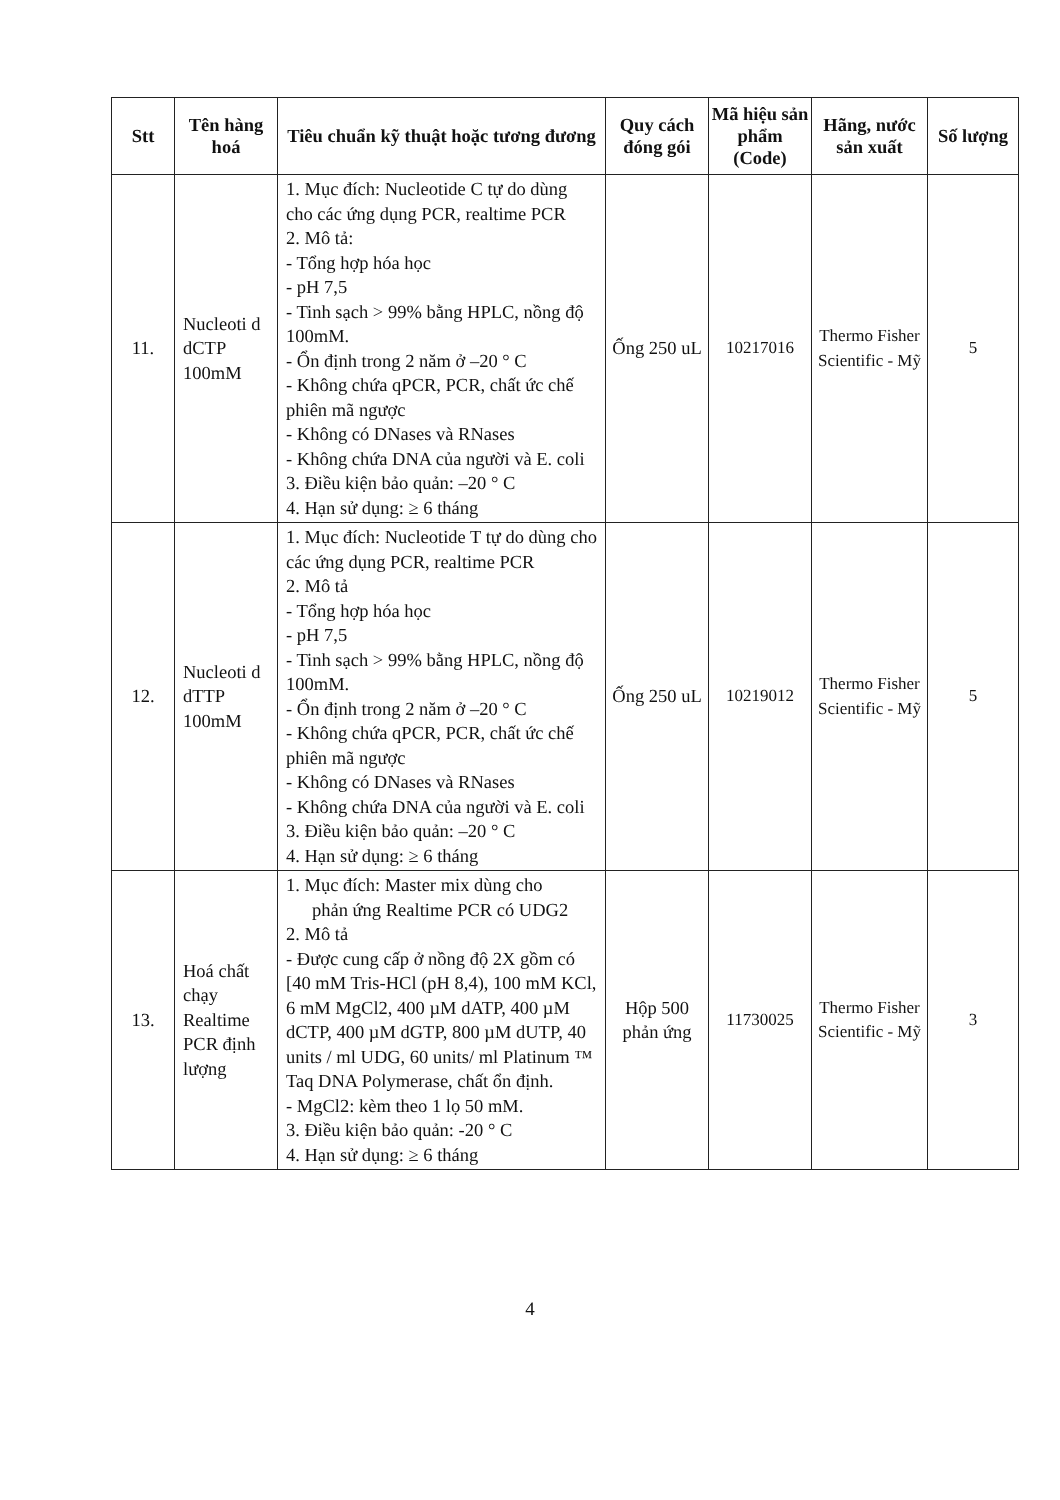| Stt | Tên hàng hoá | Tiêu chuẩn kỹ thuật hoặc tương đương | Quy cách đóng gói | Mã hiệu sản phẩm (Code) | Hãng, nước sản xuất | Số lượng |
| --- | --- | --- | --- | --- | --- | --- |
| 11. | Nucleoti d dCTP 100mM | 1. Mục đích: Nucleotide C tự do dùng cho các ứng dụng PCR, realtime PCR 2. Mô tả: - Tổng hợp hóa học - pH 7,5 - Tinh sạch > 99% bằng HPLC, nồng độ 100mM. - Ổn định trong 2 năm ở –20 ° C - Không chứa qPCR, PCR, chất ức chế phiên mã ngược - Không có DNases và RNases - Không chứa DNA của người và E. coli 3. Điều kiện bảo quản: –20 ° C 4. Hạn sử dụng: ≥ 6 tháng | Ống 250 uL | 10217016 | Thermo Fisher Scientific - Mỹ | 5 |
| 12. | Nucleoti d dTTP 100mM | 1. Mục đích: Nucleotide T tự do dùng cho các ứng dụng PCR, realtime PCR 2. Mô tả - Tổng hợp hóa học - pH 7,5 - Tinh sạch > 99% bằng HPLC, nồng độ 100mM. - Ổn định trong 2 năm ở –20 ° C - Không chứa qPCR, PCR, chất ức chế phiên mã ngược - Không có DNases và RNases - Không chứa DNA của người và E. coli 3. Điều kiện bảo quản: –20 ° C 4. Hạn sử dụng: ≥ 6 tháng | Ống 250 uL | 10219012 | Thermo Fisher Scientific - Mỹ | 5 |
| 13. | Hoá chất chạy Realtime PCR định lượng | 1. Mục đích: Master mix dùng cho phản ứng Realtime PCR có UDG2 2. Mô tả - Được cung cấp ở nồng độ 2X gồm có [40 mM Tris-HCl (pH 8,4), 100 mM KCl, 6 mM MgCl2, 400 µM dATP, 400 µM dCTP, 400 µM dGTP, 800 µM dUTP, 40 units / ml UDG, 60 units/ ml Platinum ™ Taq DNA Polymerase, chất ổn định. - MgCl2: kèm theo 1 lọ 50 mM. 3. Điều kiện bảo quản: -20 ° C 4. Hạn sử dụng: ≥ 6 tháng | Hộp 500 phản ứng | 11730025 | Thermo Fisher Scientific - Mỹ | 3 |
4